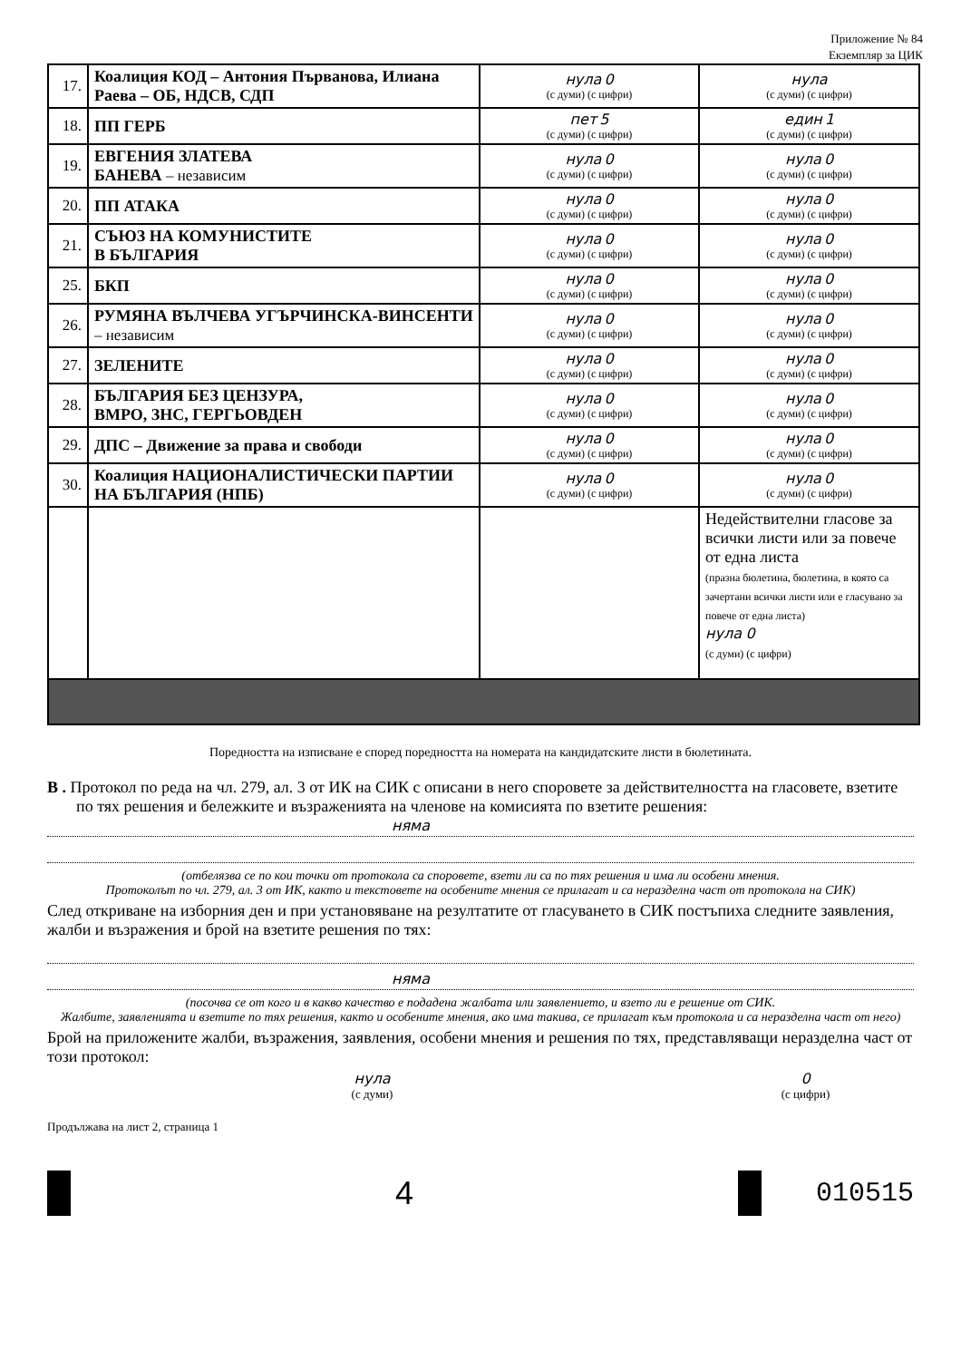Приложение № 84
Екземпляр за ЦИК
| 17. | Коалиция КОД – Антония Първанова, Илиана Раева – ОБ, НДСВ, СДП | нула 0 (с думи) (с цифри) | нула (с думи) (с цифри) |
| 18. | ПП ГЕРБ | пет 5 (с думи) (с цифри) | един 1 (с думи) (с цифри) |
| 19. | ЕВГЕНИЯ ЗЛАТЕВА БАНЕВА – независим | нула 0 (с думи) (с цифри) | нула 0 (с думи) (с цифри) |
| 20. | ПП АТАКА | нула 0 (с думи) (с цифри) | нула 0 (с думи) (с цифри) |
| 21. | СЪЮЗ НА КОМУНИСТИТЕ В БЪЛГАРИЯ | нула 0 (с думи) (с цифри) | нула 0 (с думи) (с цифри) |
| 25. | БКП | нула 0 (с думи) (с цифри) | нула 0 (с думи) (с цифри) |
| 26. | РУМЯНА ВЪЛЧЕВА УГЪРЧИНСКА-ВИНСЕНТИ – независим | нула 0 (с думи) (с цифри) | нула 0 (с думи) (с цифри) |
| 27. | ЗЕЛЕНИТЕ | нула 0 (с думи) (с цифри) | нула 0 (с думи) (с цифри) |
| 28. | БЪЛГАРИЯ БЕЗ ЦЕНЗУРА, ВМРО, ЗНС, ГЕРГЬОВДЕН | нула 0 (с думи) (с цифри) | нула 0 (с думи) (с цифри) |
| 29. | ДПС – Движение за права и свободи | нула 0 (с думи) (с цифри) | нула 0 (с думи) (с цифри) |
| 30. | Коалиция НАЦИОНАЛИСТИЧЕСКИ ПАРТИИ НА БЪЛГАРИЯ (НПБ) | нула 0 (с думи) (с цифри) | нула 0 (с думи) (с цифри) |
| | | | Недействителни гласове за всички листи или за повече от една листа (празна бюлетина, бюлетина, в която са зачертани всички листи или е гласувано за повече от една листа) нула 0 (с думи) (с цифри) |
Поредността на изписване е според поредността на номерата на кандидатските листи в бюлетината.
В . Протокол по реда на чл. 279, ал. 3 от ИК на СИК с описани в него споровете за действителността на гласовете, взетите по тях решения и бележките и възраженията на членове на комисията по взетите решения:
няма
(отбелязва се по кои точки от протокола са споровете, взети ли са по тях решения и има ли особени мнения.
Протоколът по чл. 279, ал. 3 от ИК, както и текстовете на особените мнения се прилагат и са неразделна част от протокола на СИК)
След откриване на изборния ден и при установяване на резултатите от гласуването в СИК постъпиха следните заявления, жалби и възражения и брой на взетите решения по тях:
няма
(посочва се от кого и в какво качество е подадена жалбата или заявлението, и взето ли е решение от СИК.
Жалбите, заявленията и взетите по тях решения, както и особените мнения, ако има такива, се прилагат към протокола и са неразделна част от него)
Брой на приложените жалби, възражения, заявления, особени мнения и решения по тях, представляващи неразделна част от този протокол:
нула
(с думи)
0
(с цифри)
Продължава на лист 2, страница 1
4
010515